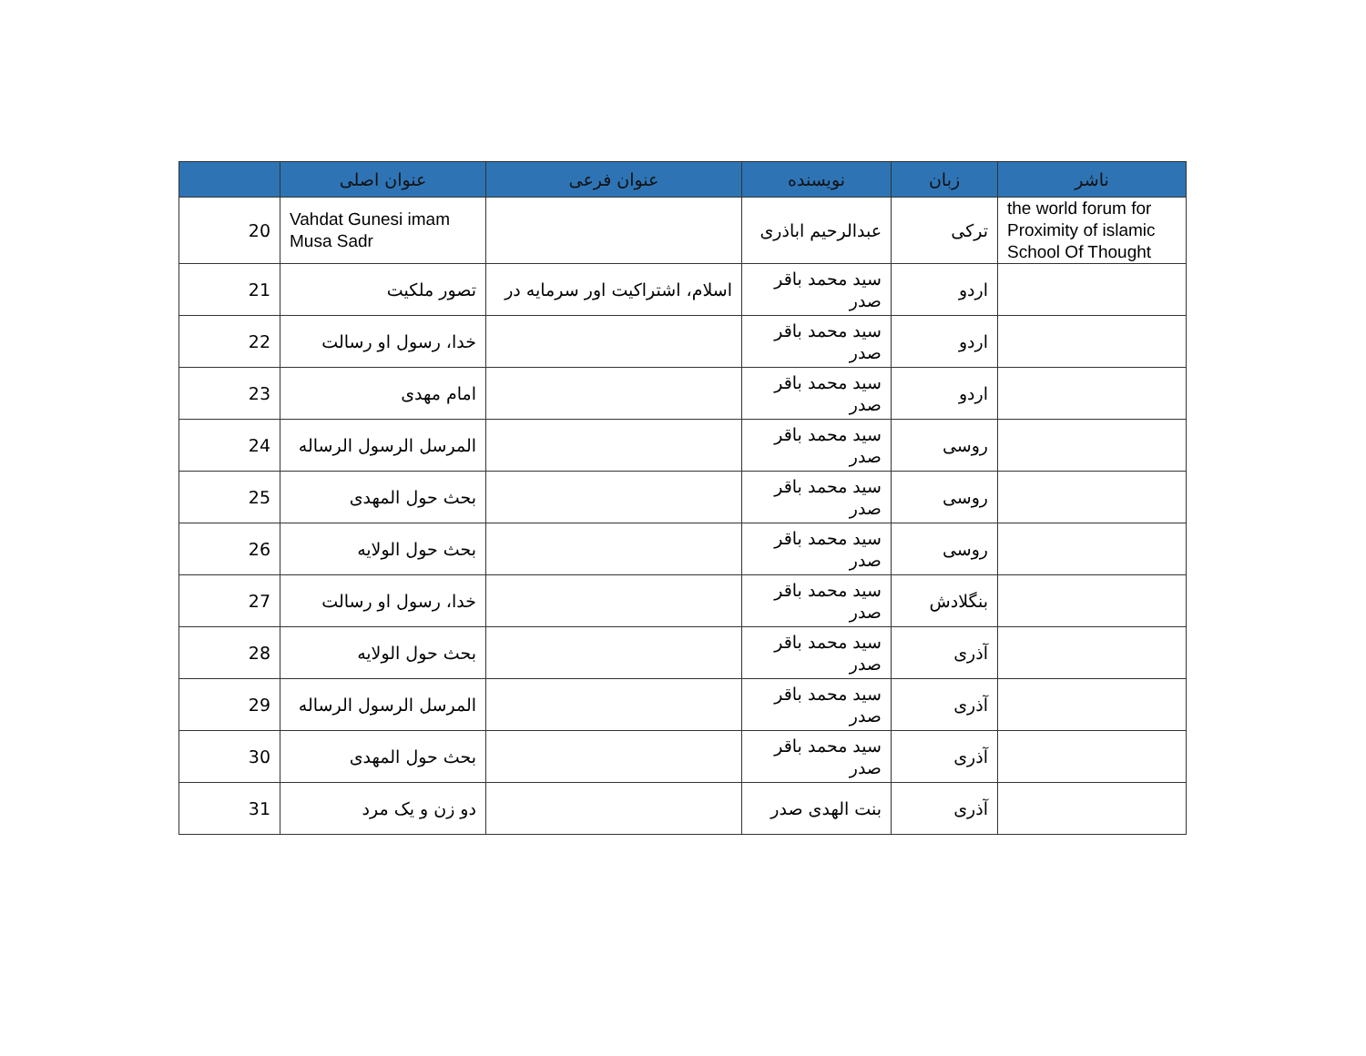| | عنوان اصلی | عنوان فرعی | نویسنده | زبان | ناشر |
| --- | --- | --- | --- | --- | --- |
| 20 | Vahdat Gunesi imam Musa Sadr | | عبدالرحیم اباذری | ترکی | the world forum for Proximity of islamic School Of Thought |
| 21 | تصور ملکیت | اسلام، اشتراکیت اور سرمایه در | سید محمد باقر صدر | اردو | |
| 22 | خدا، رسول او رسالت | | سید محمد باقر صدر | اردو | |
| 23 | امام مهدی | | سید محمد باقر صدر | اردو | |
| 24 | المرسل الرسول الرساله | | سید محمد باقر صدر | روسی | |
| 25 | بحث حول المهدی | | سید محمد باقر صدر | روسی | |
| 26 | بحث حول الولایه | | سید محمد باقر صدر | روسی | |
| 27 | خدا، رسول او رسالت | | سید محمد باقر صدر | بنگلادش | |
| 28 | بحث حول الولایه | | سید محمد باقر صدر | آذری | |
| 29 | المرسل الرسول الرساله | | سید محمد باقر صدر | آذری | |
| 30 | بحث حول المهدی | | سید محمد باقر صدر | آذری | |
| 31 | دو زن و یک مرد | | بنت الهدی صدر | آذری | |